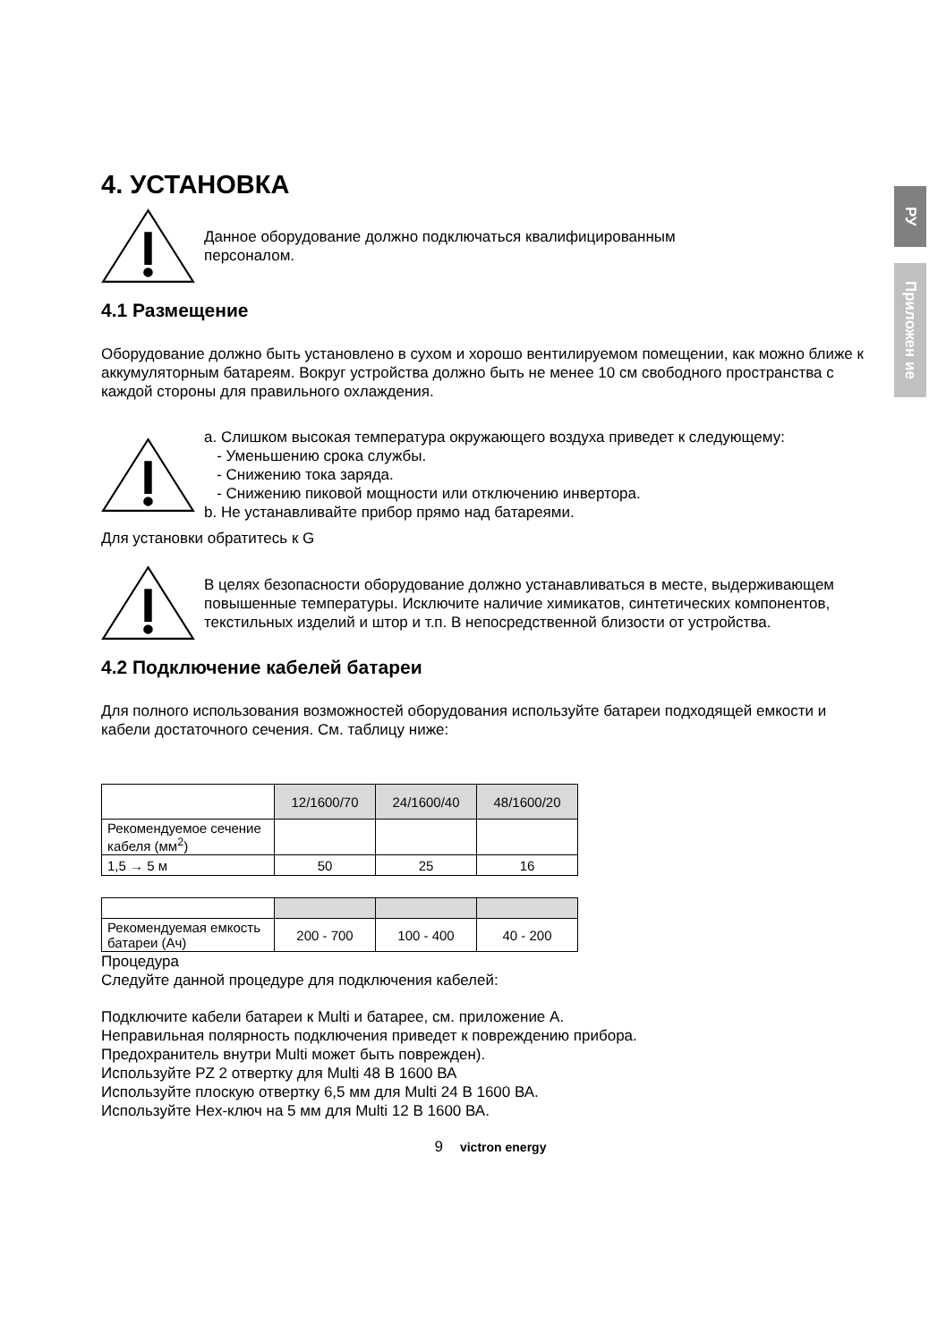РУ
Приложен ие
4. УСТАНОВКА
Данное оборудование должно подключаться квалифицированным
персоналом.
4.1 Размещение
Оборудование должно быть установлено в сухом и хорошо вентилируемом помещении, как можно ближе к аккумуляторным батареям. Вокруг устройства должно быть не менее 10 см свободного пространства с каждой стороны для правильного охлаждения.
a. Слишком высокая температура окружающего воздуха приведет к следующему:
- Уменьшению срока службы.
- Снижению тока заряда.
- Снижению пиковой мощности или отключению инвертора.
b. Не устанавливайте прибор прямо над батареями.
Для установки обратитесь к G
В целях безопасности оборудование должно устанавливаться в месте, выдерживающем повышенные температуры. Исключите наличие химикатов, синтетических компонентов, текстильных изделий и штор и т.п. В непосредственной близости от устройства.
4.2 Подключение кабелей батареи
Для полного использования возможностей оборудования используйте батареи подходящей емкости и кабели достаточного сечения. См. таблицу ниже:
| | 12/1600/70 | 24/1600/40 | 48/1600/20 |
| Рекомендуемое сечение кабеля (мм<sup>2</sup>) | | | |
| 1,5 → 5 м | 50 | 25 | 16 |
| Рекомендуемая емкость батареи (Ач) | 200 - 700 | 100 - 400 | 40 - 200 |
Процедура
Следуйте данной процедуре для подключения кабелей:
Подключите кабели батареи к Multi и батарее, см. приложение A.
Неправильная полярность подключения приведет к повреждению прибора.
Предохранитель внутри Multi может быть поврежден).
Используйте PZ 2 отвертку для Multi 48 В 1600 ВА
Используйте плоскую отвертку 6,5 мм для Multi 24 В 1600 ВА.
Используйте Hex-ключ на 5 мм для Multi 12 В 1600 ВА.
9 victron energy